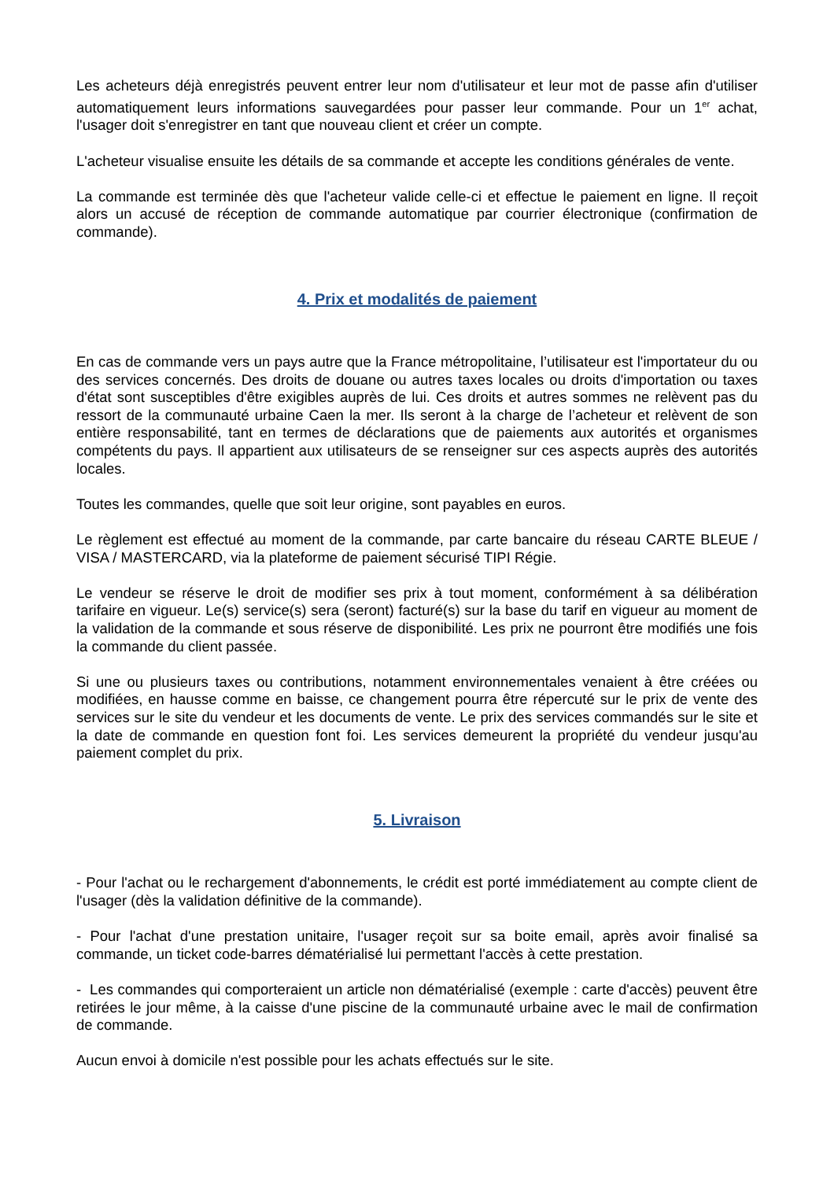Les acheteurs déjà enregistrés peuvent entrer leur nom d'utilisateur et leur mot de passe afin d'utiliser automatiquement leurs informations sauvegardées pour passer leur commande. Pour un 1<sup>er</sup> achat, l'usager doit s'enregistrer en tant que nouveau client et créer un compte.
L'acheteur visualise ensuite les détails de sa commande et accepte les conditions générales de vente.
La commande est terminée dès que l'acheteur valide celle-ci et effectue le paiement en ligne. Il reçoit alors un accusé de réception de commande automatique par courrier électronique (confirmation de commande).
4. Prix et modalités de paiement
En cas de commande vers un pays autre que la France métropolitaine, l’utilisateur est l'importateur du ou des services concernés. Des droits de douane ou autres taxes locales ou droits d'importation ou taxes d'état sont susceptibles d'être exigibles auprès de lui. Ces droits et autres sommes ne relèvent pas du ressort de la communauté urbaine Caen la mer. Ils seront à la charge de l’acheteur et relèvent de son entière responsabilité, tant en termes de déclarations que de paiements aux autorités et organismes compétents du pays. Il appartient aux utilisateurs de se renseigner sur ces aspects auprès des autorités locales.
Toutes les commandes, quelle que soit leur origine, sont payables en euros.
Le règlement est effectué au moment de la commande, par carte bancaire du réseau CARTE BLEUE / VISA / MASTERCARD, via la plateforme de paiement sécurisé TIPI Régie.
Le vendeur se réserve le droit de modifier ses prix à tout moment, conformément à sa délibération tarifaire en vigueur. Le(s) service(s) sera (seront) facturé(s) sur la base du tarif en vigueur au moment de la validation de la commande et sous réserve de disponibilité. Les prix ne pourront être modifiés une fois la commande du client passée.
Si une ou plusieurs taxes ou contributions, notamment environnementales venaient à être créées ou modifiées, en hausse comme en baisse, ce changement pourra être répercuté sur le prix de vente des services sur le site du vendeur et les documents de vente. Le prix des services commandés sur le site et la date de commande en question font foi. Les services demeurent la propriété du vendeur jusqu'au paiement complet du prix.
5. Livraison
- Pour l'achat ou le rechargement d'abonnements, le crédit est porté immédiatement au compte client de l'usager (dès la validation définitive de la commande).
- Pour l'achat d'une prestation unitaire, l'usager reçoit sur sa boite email, après avoir finalisé sa commande, un ticket code-barres dématérialisé lui permettant l'accès à cette prestation.
- Les commandes qui comporteraient un article non dématérialisé (exemple : carte d'accès) peuvent être retirées le jour même, à la caisse d'une piscine de la communauté urbaine avec le mail de confirmation de commande.
Aucun envoi à domicile n'est possible pour les achats effectués sur le site.